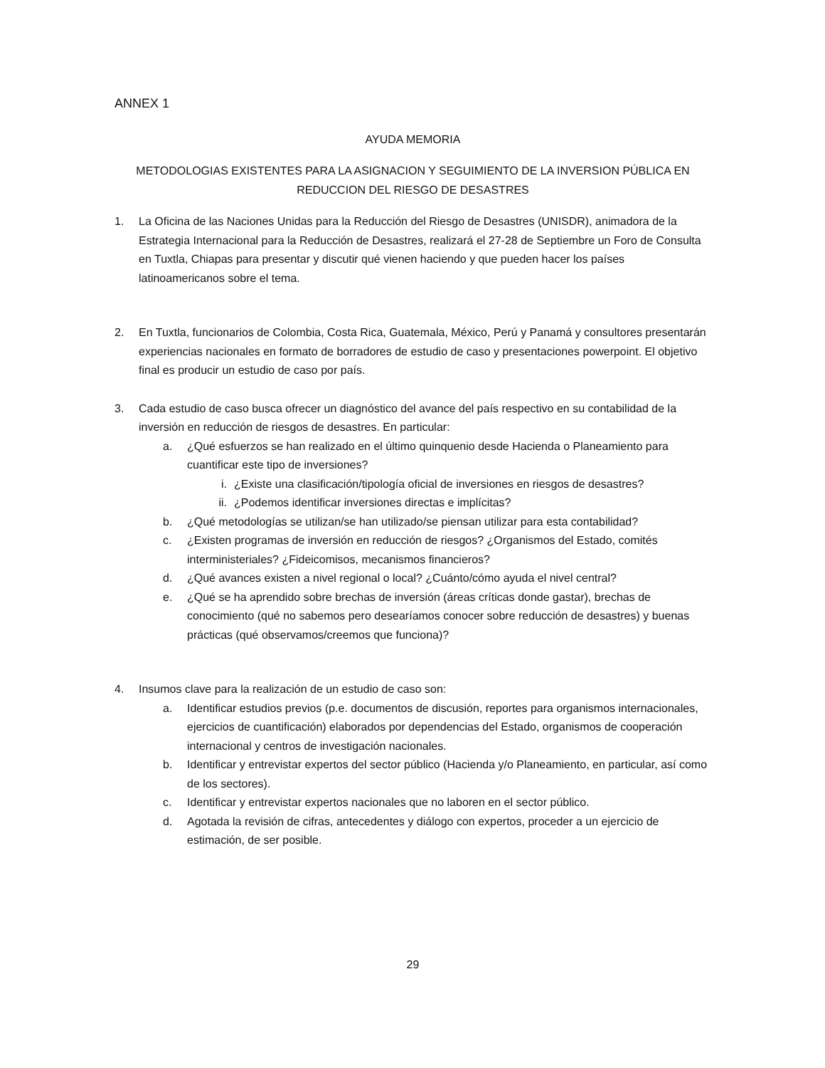ANNEX 1
AYUDA MEMORIA
METODOLOGIAS EXISTENTES PARA LA ASIGNACION Y SEGUIMIENTO DE LA INVERSION PÚBLICA EN
REDUCCION DEL RIESGO DE DESASTRES
1. La Oficina de las Naciones Unidas para la Reducción del Riesgo de Desastres (UNISDR), animadora de la Estrategia Internacional para la Reducción de Desastres, realizará el 27-28 de Septiembre un Foro de Consulta en Tuxtla, Chiapas para presentar y discutir qué vienen haciendo y que pueden hacer los países latinoamericanos sobre el tema.
2. En Tuxtla, funcionarios de Colombia, Costa Rica, Guatemala, México, Perú y Panamá y consultores presentarán experiencias nacionales en formato de borradores de estudio de caso y presentaciones powerpoint. El objetivo final es producir un estudio de caso por país.
3. Cada estudio de caso busca ofrecer un diagnóstico del avance del país respectivo en su contabilidad de la inversión en reducción de riesgos de desastres. En particular:
a. ¿Qué esfuerzos se han realizado en el último quinquenio desde Hacienda o Planeamiento para cuantificar este tipo de inversiones?
i. ¿Existe una clasificación/tipología oficial de inversiones en riesgos de desastres?
ii.
¿Podemos identificar inversiones directas e implícitas?
b. ¿Qué metodologías se utilizan/se han utilizado/se piensan utilizar para esta contabilidad?
c. ¿Existen programas de inversión en reducción de riesgos? ¿Organismos del Estado, comités interministeriales? ¿Fideicomisos, mecanismos financieros?
d. ¿Qué avances existen a nivel regional o local? ¿Cuánto/cómo ayuda el nivel central?
e. ¿Qué se ha aprendido sobre brechas de inversión (áreas críticas donde gastar), brechas de conocimiento (qué no sabemos pero desearíamos conocer sobre reducción de desastres) y buenas prácticas (qué observamos/creemos que funciona)?
4. Insumos clave para la realización de un estudio de caso son:
a. Identificar estudios previos (p.e. documentos de discusión, reportes para organismos internacionales, ejercicios de cuantificación) elaborados por dependencias del Estado, organismos de cooperación internacional y centros de investigación nacionales.
b. Identificar y entrevistar expertos del sector público (Hacienda y/o Planeamiento, en particular, así como de los sectores).
c. Identificar y entrevistar expertos nacionales que no laboren en el sector público.
d. Agotada la revisión de cifras, antecedentes y diálogo con expertos, proceder a un ejercicio de estimación, de ser posible.
29